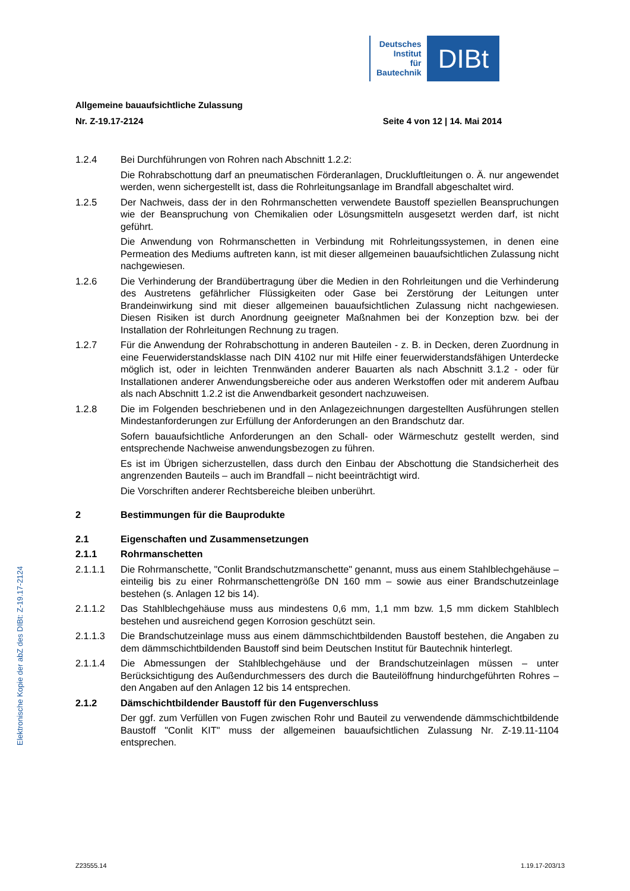Deutsches
Institut
für
Bautechnik
DIBt
Allgemeine bauaufsichtliche Zulassung
Nr. Z-19.17-2124 Seite 4 von 12 | 14. Mai 2014
1.2.4 Bei Durchführungen von Rohren nach Abschnitt 1.2.2:
Die Rohrabschottung darf an pneumatischen Förderanlagen, Druckluftleitungen o. Ä. nur angewendet werden, wenn sichergestellt ist, dass die Rohrleitungsanlage im Brandfall abgeschaltet wird.
1.2.5 Der Nachweis, dass der in den Rohrmanschetten verwendete Baustoff speziellen Beanspruchungen wie der Beanspruchung von Chemikalien oder Lösungsmitteln ausgesetzt werden darf, ist nicht geführt.
Die Anwendung von Rohrmanschetten in Verbindung mit Rohrleitungssystemen, in denen eine Permeation des Mediums auftreten kann, ist mit dieser allgemeinen bauaufsichtlichen Zulassung nicht nachgewiesen.
1.2.6 Die Verhinderung der Brandübertragung über die Medien in den Rohrleitungen und die Verhinderung des Austretens gefährlicher Flüssigkeiten oder Gase bei Zerstörung der Leitungen unter Brandeinwirkung sind mit dieser allgemeinen bauaufsichtlichen Zulassung nicht nachgewiesen. Diesen Risiken ist durch Anordnung geeigneter Maßnahmen bei der Konzeption bzw. bei der Installation der Rohrleitungen Rechnung zu tragen.
1.2.7 Für die Anwendung der Rohrabschottung in anderen Bauteilen - z. B. in Decken, deren Zuordnung in eine Feuerwiderstandsklasse nach DIN 4102 nur mit Hilfe einer feuerwiderstandsfähigen Unterdecke möglich ist, oder in leichten Trennwänden anderer Bauarten als nach Abschnitt 3.1.2 - oder für Installationen anderer Anwendungsbereiche oder aus anderen Werkstoffen oder mit anderem Aufbau als nach Abschnitt 1.2.2 ist die Anwendbarkeit gesondert nachzuweisen.
1.2.8 Die im Folgenden beschriebenen und in den Anlagezeichnungen dargestellten Ausführungen stellen Mindestanforderungen zur Erfüllung der Anforderungen an den Brandschutz dar.
Sofern bauaufsichtliche Anforderungen an den Schall- oder Wärmeschutz gestellt werden, sind entsprechende Nachweise anwendungsbezogen zu führen.
Es ist im Übrigen sicherzustellen, dass durch den Einbau der Abschottung die Standsicherheit des angrenzenden Bauteils – auch im Brandfall – nicht beeinträchtigt wird.
Die Vorschriften anderer Rechtsbereiche bleiben unberührt.
2 Bestimmungen für die Bauprodukte
2.1 Eigenschaften und Zusammensetzungen
2.1.1 Rohrmanschetten
2.1.1.1 Die Rohrmanschette, "Conlit Brandschutzmanschette" genannt, muss aus einem Stahlblechgehäuse – einteilig bis zu einer Rohrmanschettengröße DN 160 mm – sowie aus einer Brandschutzeinlage bestehen (s. Anlagen 12 bis 14).
2.1.1.2 Das Stahlblechgehäuse muss aus mindestens 0,6 mm, 1,1 mm bzw. 1,5 mm dickem Stahlblech bestehen und ausreichend gegen Korrosion geschützt sein.
2.1.1.3 Die Brandschutzeinlage muss aus einem dämmschichtbildenden Baustoff bestehen, die Angaben zu dem dämmschichtbildenden Baustoff sind beim Deutschen Institut für Bautechnik hinterlegt.
2.1.1.4 Die Abmessungen der Stahlblechgehäuse und der Brandschutzeinlagen müssen – unter Berücksichtigung des Außendurchmessers des durch die Bauteilöffnung hindurchgeführten Rohres – den Angaben auf den Anlagen 12 bis 14 entsprechen.
2.1.2 Dämschichtbildender Baustoff für den Fugenverschluss
Der ggf. zum Verfüllen von Fugen zwischen Rohr und Bauteil zu verwendende dämmschichtbildende Baustoff "Conlit KIT" muss der allgemeinen bauaufsichtlichen Zulassung Nr. Z-19.11-1104 entsprechen.
Elektronische Kopie der abZ des DIBt: Z-19.17-2124
Z23555.14 1.19.17-203/13